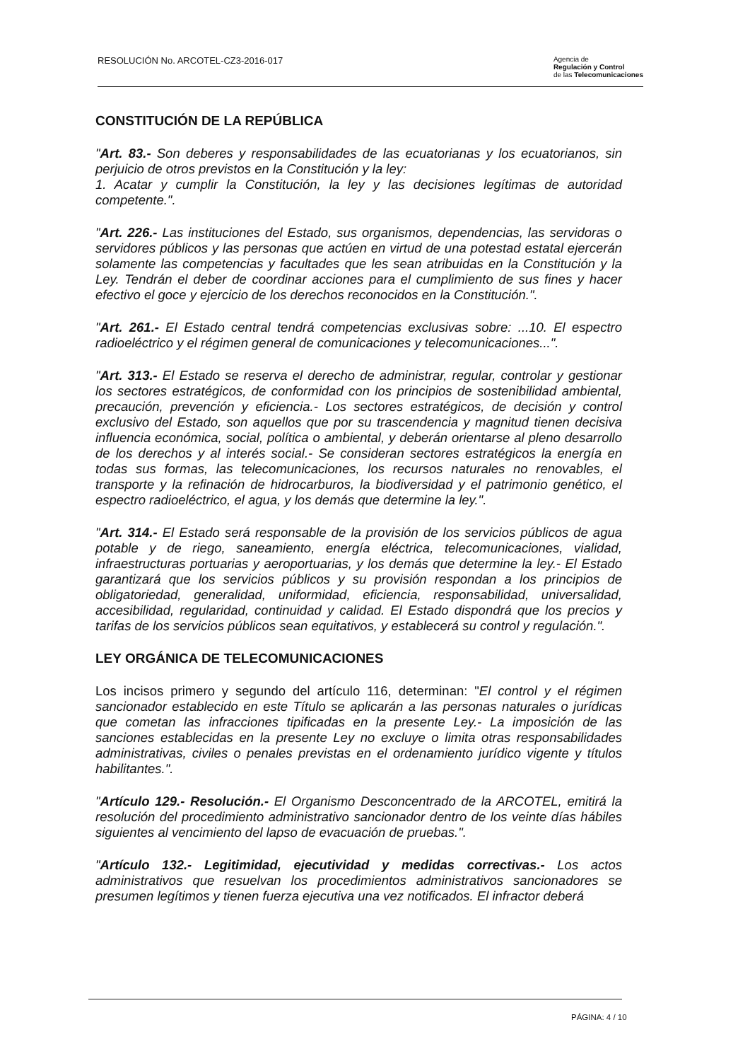RESOLUCIÓN No. ARCOTEL-CZ3-2016-017
Agencia de
Regulación y Control
de las Telecomunicaciones
CONSTITUCIÓN DE LA REPÚBLICA
"Art. 83.- Son deberes y responsabilidades de las ecuatorianas y los ecuatorianos, sin perjuicio de otros previstos en la Constitución y la ley:
1. Acatar y cumplir la Constitución, la ley y las decisiones legítimas de autoridad competente.".
"Art. 226.- Las instituciones del Estado, sus organismos, dependencias, las servidoras o servidores públicos y las personas que actúen en virtud de una potestad estatal ejercerán solamente las competencias y facultades que les sean atribuidas en la Constitución y la Ley. Tendrán el deber de coordinar acciones para el cumplimiento de sus fines y hacer efectivo el goce y ejercicio de los derechos reconocidos en la Constitución.".
"Art. 261.- El Estado central tendrá competencias exclusivas sobre: ...10. El espectro radioeléctrico y el régimen general de comunicaciones y telecomunicaciones...".
"Art. 313.- El Estado se reserva el derecho de administrar, regular, controlar y gestionar los sectores estratégicos, de conformidad con los principios de sostenibilidad ambiental, precaución, prevención y eficiencia.- Los sectores estratégicos, de decisión y control exclusivo del Estado, son aquellos que por su trascendencia y magnitud tienen decisiva influencia económica, social, política o ambiental, y deberán orientarse al pleno desarrollo de los derechos y al interés social.- Se consideran sectores estratégicos la energía en todas sus formas, las telecomunicaciones, los recursos naturales no renovables, el transporte y la refinación de hidrocarburos, la biodiversidad y el patrimonio genético, el espectro radioeléctrico, el agua, y los demás que determine la ley.".
"Art. 314.- El Estado será responsable de la provisión de los servicios públicos de agua potable y de riego, saneamiento, energía eléctrica, telecomunicaciones, vialidad, infraestructuras portuarias y aeroportuarias, y los demás que determine la ley.- El Estado garantizará que los servicios públicos y su provisión respondan a los principios de obligatoriedad, generalidad, uniformidad, eficiencia, responsabilidad, universalidad, accesibilidad, regularidad, continuidad y calidad. El Estado dispondrá que los precios y tarifas de los servicios públicos sean equitativos, y establecerá su control y regulación.".
LEY ORGÁNICA DE TELECOMUNICACIONES
Los incisos primero y segundo del artículo 116, determinan: "El control y el régimen sancionador establecido en este Título se aplicarán a las personas naturales o jurídicas que cometan las infracciones tipificadas en la presente Ley.- La imposición de las sanciones establecidas en la presente Ley no excluye o limita otras responsabilidades administrativas, civiles o penales previstas en el ordenamiento jurídico vigente y títulos habilitantes.".
"Artículo 129.- Resolución.- El Organismo Desconcentrado de la ARCOTEL, emitirá la resolución del procedimiento administrativo sancionador dentro de los veinte días hábiles siguientes al vencimiento del lapso de evacuación de pruebas.".
"Artículo 132.- Legitimidad, ejecutividad y medidas correctivas.- Los actos administrativos que resuelvan los procedimientos administrativos sancionadores se presumen legítimos y tienen fuerza ejecutiva una vez notificados. El infractor deberá
PÁGINA: 4 / 10